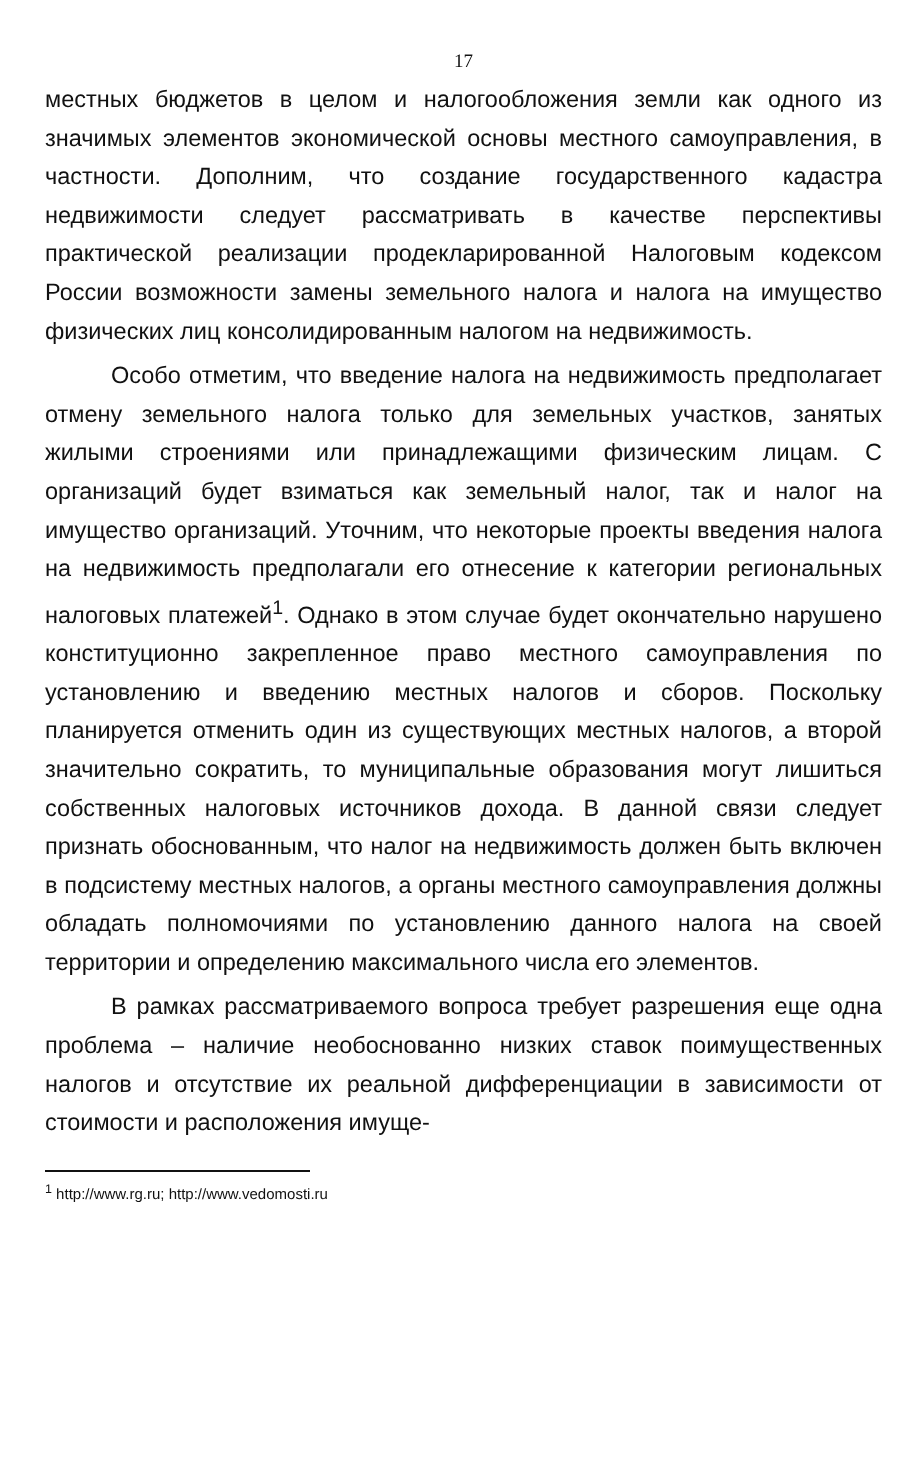17
местных бюджетов в целом и налогообложения земли как одного из значимых элементов экономической основы местного самоуправления, в частности. Дополним, что создание государственного кадастра недвижимости следует рассматривать в качестве перспективы практической реализации продекларированной Налоговым кодексом России возможности замены земельного налога и налога на имущество физических лиц консолидированным налогом на недвижимость.
Особо отметим, что введение налога на недвижимость предполагает отмену земельного налога только для земельных участков, занятых жилыми строениями или принадлежащими физическим лицам. С организаций будет взиматься как земельный налог, так и налог на имущество организаций. Уточним, что некоторые проекты введения налога на недвижимость предполагали его отнесение к категории региональных налоговых платежей<sup>1</sup>. Однако в этом случае будет окончательно нарушено конституционно закрепленное право местного самоуправления по установлению и введению местных налогов и сборов. Поскольку планируется отменить один из существующих местных налогов, а второй значительно сократить, то муниципальные образования могут лишиться собственных налоговых источников дохода. В данной связи следует признать обоснованным, что налог на недвижимость должен быть включен в подсистему местных налогов, а органы местного самоуправления должны обладать полномочиями по установлению данного налога на своей территории и определению максимального числа его элементов.
В рамках рассматриваемого вопроса требует разрешения еще одна проблема – наличие необоснованно низких ставок поимущественных налогов и отсутствие их реальной дифференциации в зависимости от стоимости и расположения имуще-
<sup>1</sup> http://www.rg.ru; http://www.vedomosti.ru